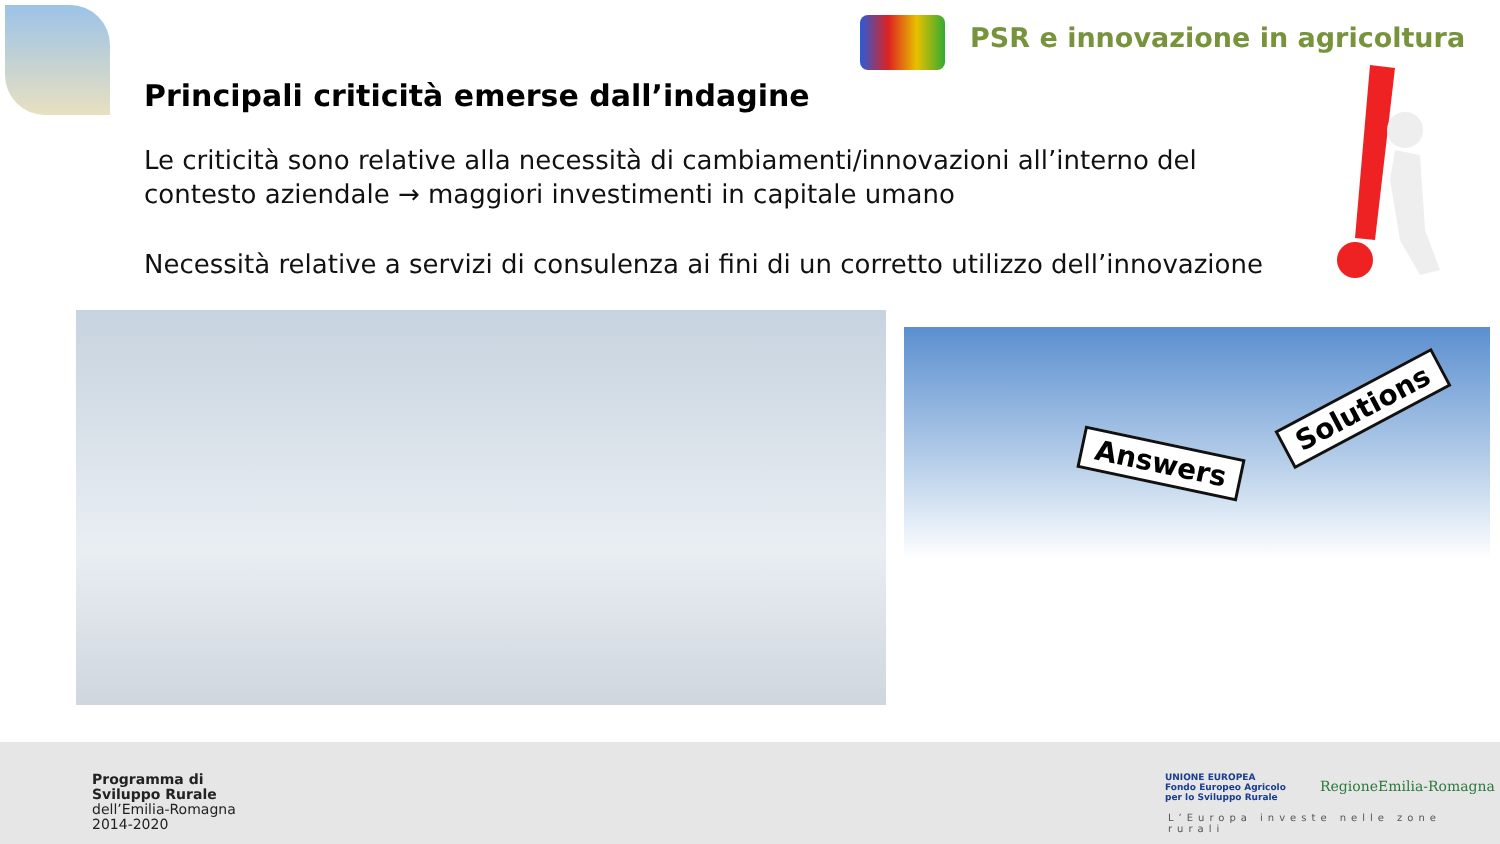PSR e innovazione in agricoltura
Principali criticità emerse dall’indagine
Le criticità sono relative alla necessità di cambiamenti/innovazioni all’interno del contesto aziendale → maggiori investimenti in capitale umano
Necessità relative a servizi di consulenza ai fini di un corretto utilizzo dell’innovazione
Answers
Solutions
Programma di
Sviluppo Rurale
dell’Emilia-Romagna
2014-2020
UNIONE EUROPEA
Fondo Europeo Agricolo
per lo Sviluppo Rurale
RegioneEmilia-Romagna
L’Europa investe nelle zone rurali